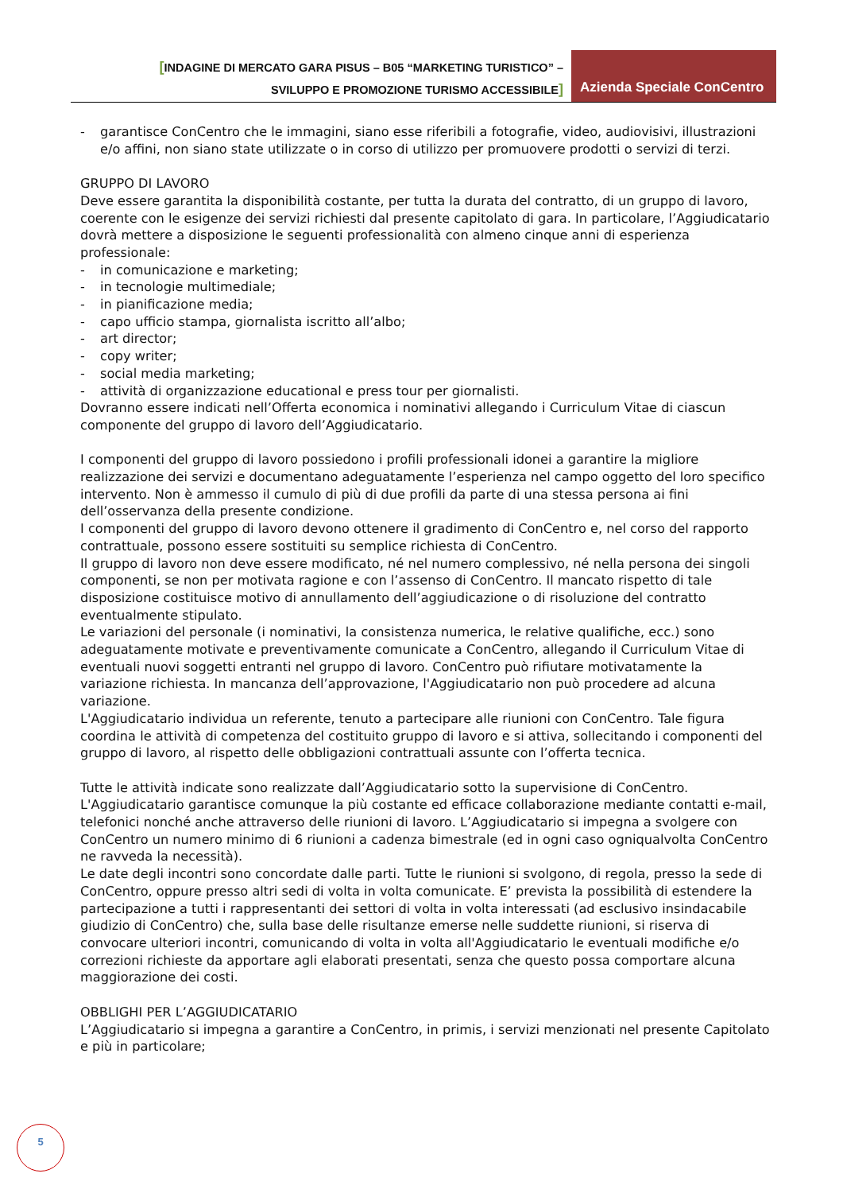[INDAGINE DI MERCATO GARA PISUS – B05 “MARKETING TURISTICO” –
SVILUPPO E PROMOZIONE TURISMO ACCESSIBILE]
Azienda Speciale ConCentro
- garantisce ConCentro che le immagini, siano esse riferibili a fotografie, video, audiovisivi, illustrazioni e/o affini, non siano state utilizzate o in corso di utilizzo per promuovere prodotti o servizi di terzi.
GRUPPO DI LAVORO
Deve essere garantita la disponibilità costante, per tutta la durata del contratto, di un gruppo di lavoro, coerente con le esigenze dei servizi richiesti dal presente capitolato di gara. In particolare, l’Aggiudicatario dovrà mettere a disposizione le seguenti professionalità con almeno cinque anni di esperienza professionale:
- in comunicazione e marketing;
- in tecnologie multimediale;
- in pianificazione media;
- capo ufficio stampa, giornalista iscritto all’albo;
- art director;
- copy writer;
- social media marketing;
- attività di organizzazione educational e press tour per giornalisti.
Dovranno essere indicati nell’Offerta economica i nominativi allegando i Curriculum Vitae di ciascun componente del gruppo di lavoro dell’Aggiudicatario.
I componenti del gruppo di lavoro possiedono i profili professionali idonei a garantire la migliore realizzazione dei servizi e documentano adeguatamente l’esperienza nel campo oggetto del loro specifico intervento. Non è ammesso il cumulo di più di due profili da parte di una stessa persona ai fini dell’osservanza della presente condizione.
I componenti del gruppo di lavoro devono ottenere il gradimento di ConCentro e, nel corso del rapporto contrattuale, possono essere sostituiti su semplice richiesta di ConCentro.
Il gruppo di lavoro non deve essere modificato, né nel numero complessivo, né nella persona dei singoli componenti, se non per motivata ragione e con l’assenso di ConCentro. Il mancato rispetto di tale disposizione costituisce motivo di annullamento dell’aggiudicazione o di risoluzione del contratto eventualmente stipulato.
Le variazioni del personale (i nominativi, la consistenza numerica, le relative qualifiche, ecc.) sono adeguatamente motivate e preventivamente comunicate a ConCentro, allegando il Curriculum Vitae di eventuali nuovi soggetti entranti nel gruppo di lavoro. ConCentro può rifiutare motivatamente la variazione richiesta. In mancanza dell’approvazione, l'Aggiudicatario non può procedere ad alcuna variazione.
L'Aggiudicatario individua un referente, tenuto a partecipare alle riunioni con ConCentro. Tale figura coordina le attività di competenza del costituito gruppo di lavoro e si attiva, sollecitando i componenti del gruppo di lavoro, al rispetto delle obbligazioni contrattuali assunte con l’offerta tecnica.
Tutte le attività indicate sono realizzate dall’Aggiudicatario sotto la supervisione di ConCentro. L'Aggiudicatario garantisce comunque la più costante ed efficace collaborazione mediante contatti e-mail, telefonici nonché anche attraverso delle riunioni di lavoro. L’Aggiudicatario si impegna a svolgere con ConCentro un numero minimo di 6 riunioni a cadenza bimestrale (ed in ogni caso ogniqualvolta ConCentro ne ravveda la necessità).
Le date degli incontri sono concordate dalle parti. Tutte le riunioni si svolgono, di regola, presso la sede di ConCentro, oppure presso altri sedi di volta in volta comunicate. E’ prevista la possibilità di estendere la partecipazione a tutti i rappresentanti dei settori di volta in volta interessati (ad esclusivo insindacabile giudizio di ConCentro) che, sulla base delle risultanze emerse nelle suddette riunioni, si riserva di convocare ulteriori incontri, comunicando di volta in volta all'Aggiudicatario le eventuali modifiche e/o correzioni richieste da apportare agli elaborati presentati, senza che questo possa comportare alcuna maggiorazione dei costi.
OBBLIGHI PER L’AGGIUDICATARIO
L’Aggiudicatario si impegna a garantire a ConCentro, in primis, i servizi menzionati nel presente Capitolato e più in particolare;
5